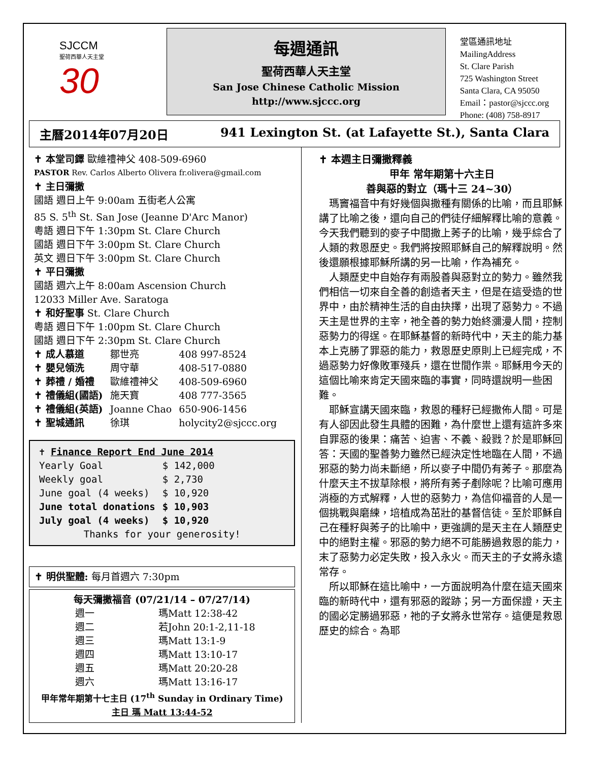SJCCM
聖荷西華人天主堂
30
每週通訊
聖荷西華人天主堂
San Jose Chinese Catholic Mission
http://www.sjccc.org
堂區通訊地址 MailingAddress
St. Clare Parish
725 Washington Street
Santa Clara, CA 95050
Email：pastor@sjccc.org
Phone: (408) 758-8917
主曆2014年07月20日 941 Lexington St. (at Lafayette St.), Santa Clara
✝ 本堂司鐸 歐維禮神父 408-509-6960
PASTOR Rev. Carlos Alberto Olivera fr.olivera@gmail.com
✝ 主日彌撒
國語 週日上午 9:00am 五街老人公寓
85 S. 5<sup>th</sup> St. San Jose (Jeanne D'Arc Manor)
粵語 週日下午 1:30pm St. Clare Church
國語 週日下午 3:00pm St. Clare Church
英文 週日下午 3:00pm St. Clare Church
✝ 平日彌撒
國語 週六上午 8:00am Ascension Church
12033 Miller Ave. Saratoga
✝ 和好聖事 St. Clare Church
粵語 週日下午 1:00pm St. Clare Church
國語 週日下午 2:30pm St. Clare Church
| ✝ 成人慕道 | 鄒世亮 | 408 997-8524 |
| ✝ 嬰兒領洗 | 周守華 | 408-517-0880 |
| ✝ 葬禮 / 婚禮 | 歐維禮神父 | 408-509-6960 |
| ✝ 禮儀組(國語) | 施天寶 | 408 777-3565 |
| ✝ 禮儀組(英語) | Joanne Chao | 650-906-1456 |
| ✝ 聖城通訊 | 徐琪 | holycity2@sjccc.org |
✝ Finance Report End June 2014
| Yearly Goal | $ 142,000 |
| Weekly goal | $ 2,730 |
| June goal (4 weeks) | $ 10,920 |
| June total donations | $ 10,903 |
| July goal (4 weeks) | $ 10,920 |
Thanks for your generosity!
✝ 明供聖體: 每月首週六 7:30pm
每天彌撒福音 (07/21/14 – 07/27/14)
| 週一 | 瑪Matt 12:38-42 |
| 週二 | 若John 20:1-2,11-18 |
| 週三 | 瑪Matt 13:1-9 |
| 週四 | 瑪Matt 13:10-17 |
| 週五 | 瑪Matt 20:20-28 |
| 週六 | 瑪Matt 13:16-17 |
甲年常年期第十七主日 (17<sup>th</sup> Sunday in Ordinary Time)
主日 瑪 Matt 13:44-52
✝ 本週主日彌撒釋義
甲年 常年期第十六主日
善與惡的對立（瑪十三 24~30）
瑪竇福音中有好幾個與撒種有關係的比喻，而且耶穌講了比喻之後，還向自己的們徒仔細解釋比喻的意義。今天我們聽到的麥子中間撒上莠子的比喻，幾乎綜合了人類的救恩歷史。我們將按照耶穌自己的解釋說明。然後還願根據耶穌所講的另一比喻，作為補充。
人類歷史中自始存有兩股善與惡對立的勢力。雖然我們相信一切來自全善的創造者天主，但是在這受造的世界中，由於精神生活的自由抉擇，出現了惡勢力。不過天主是世界的主宰，祂全善的勢力始終瀰漫人間，控制惡勢力的得逞。在耶穌基督的新時代中，天主的能力基本上克勝了罪惡的能力，救恩歷史原則上已經完成，不過惡勢力好像敗軍殘兵，還在世間作祟。耶穌用今天的這個比喻來肯定天國來臨的事實，同時還說明一些困難。
耶穌宣講天國來臨，救恩的種籽已經撒佈人間。可是有人卻因此發生具體的困難，為什麼世上還有這許多來自罪惡的後果：痛苦、迫害、不義、殺戮？於是耶穌回答：天國的聖善勢力雖然已經決定性地臨在人間，不過邪惡的勢力尚未斷絕，所以麥子中間仍有莠子。那麼為什麼天主不拔草除根，將所有莠子剷除呢？比喻可應用消極的方式解釋，人世的惡勢力，為信仰福音的人是一個挑戰與磨練，培植成為茁壯的基督信徒。至於耶穌自己在種籽與莠子的比喻中，更強調的是天主在人類歷史中的絕對主權。邪惡的勢力絕不可能勝過救恩的能力，末了惡勢力必定失敗，投入永火。而天主的子女將永遠常存。
所以耶穌在這比喻中，一方面說明為什麼在這天國來臨的新時代中，還有邪惡的蹤跡；另一方面保證，天主的國必定勝過邪惡，祂的子女將永世常存。這便是救恩歷史的綜合。為耶